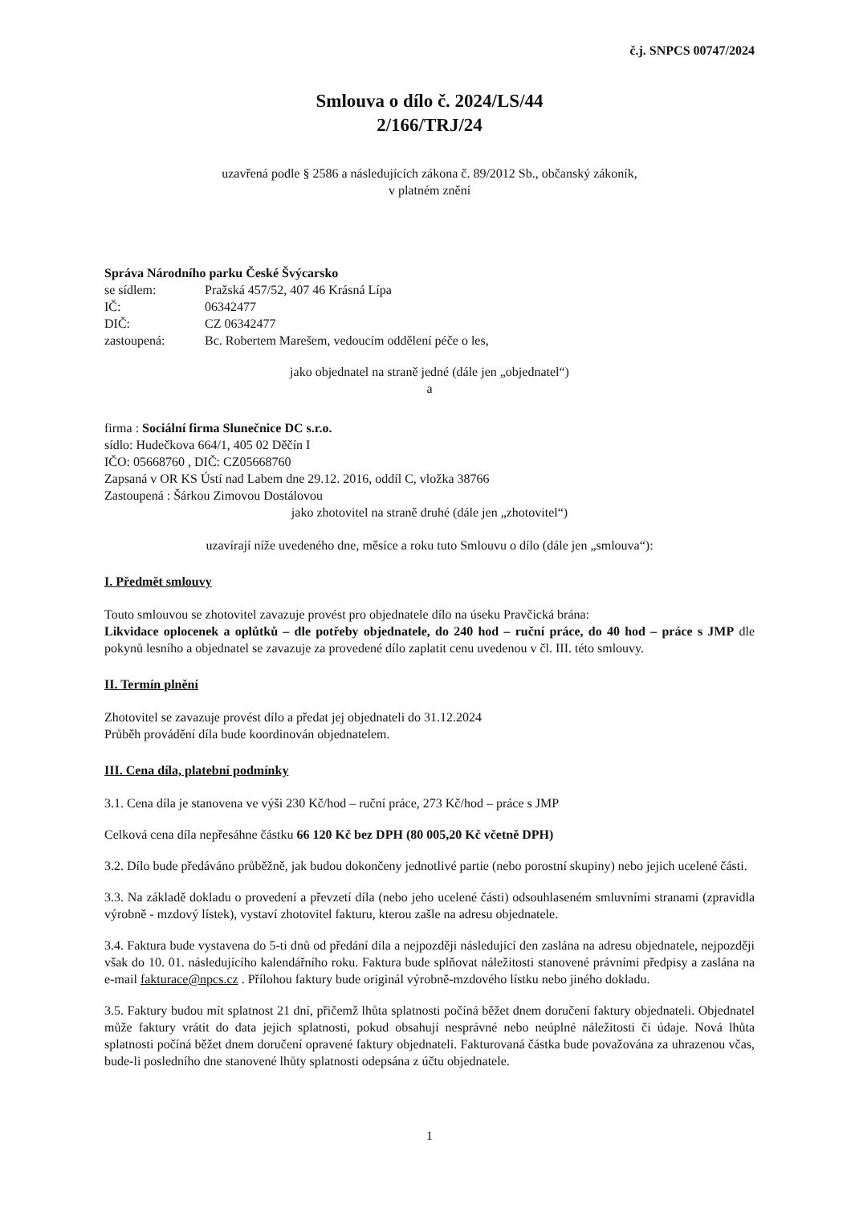č.j. SNPCS 00747/2024
Smlouva o dílo č. 2024/LS/44
2/166/TRJ/24
uzavřená podle § 2586 a následujících zákona č. 89/2012 Sb., občanský zákoník,
v platném znění
Správa Národního parku České Švýcarsko
se sídlem: Pražská 457/52, 407 46 Krásná Lípa
IČ: 06342477
DIČ: CZ 06342477
zastoupená: Bc. Robertem Marešem, vedoucím oddělení péče o les,
jako objednatel na straně jedné (dále jen „objednatel“)
a
firma : Sociální firma Slunečnice DC s.r.o.
sídlo: Hudečkova 664/1, 405 02 Děčín I
IČO: 05668760 , DIČ: CZ05668760
Zapsaná v OR KS Ústí nad Labem dne 29.12. 2016, oddíl C, vložka 38766
Zastoupená : Šárkou Zimovou Dostálovou
jako zhotovitel na straně druhé (dále jen „zhotovitel“)
uzavírají níže uvedeného dne, měsíce a roku tuto Smlouvu o dílo (dále jen „smlouva“):
I. Předmět smlouvy
Touto smlouvou se zhotovitel zavazuje provést pro objednatele dílo na úseku Pravčická brána:
Likvidace oplocenek a oplůtků – dle potřeby objednatele, do 240 hod – ruční práce, do 40 hod – práce s JMP dle pokynů lesního a objednatel se zavazuje za provedené dílo zaplatit cenu uvedenou v čl. III. této smlouvy.
II. Termín plnění
Zhotovitel se zavazuje provést dílo a předat jej objednateli do 31.12.2024
Průběh provádění díla bude koordinován objednatelem.
III. Cena díla, platební podmínky
3.1. Cena díla je stanovena ve výši 230 Kč/hod – ruční práce, 273 Kč/hod – práce s JMP
Celková cena díla nepřesáhne částku 66 120 Kč bez DPH (80 005,20 Kč včetně DPH)
3.2. Dílo bude předáváno průběžně, jak budou dokončeny jednotlivé partie (nebo porostní skupiny) nebo jejich ucelené části.
3.3. Na základě dokladu o provedení a převzetí díla (nebo jeho ucelené části) odsouhlaseném smluvními stranami (zpravidla výrobně - mzdový lístek), vystaví zhotovitel fakturu, kterou zašle na adresu objednatele.
3.4. Faktura bude vystavena do 5-ti dnů od předání díla a nejpozději následující den zaslána na adresu objednatele, nejpozději však do 10. 01. následujícího kalendářního roku. Faktura bude splňovat náležitosti stanovené právními předpisy a zaslána na e-mail fakturace@npcs.cz . Přílohou faktury bude originál výrobně-mzdového lístku nebo jiného dokladu.
3.5. Faktury budou mít splatnost 21 dní, přičemž lhůta splatnosti počíná běžet dnem doručení faktury objednateli. Objednatel může faktury vrátit do data jejich splatnosti, pokud obsahují nesprávné nebo neúplné náležitosti či údaje. Nová lhůta splatnosti počíná běžet dnem doručení opravené faktury objednateli. Fakturovaná částka bude považována za uhrazenou včas, bude-li posledního dne stanovené lhůty splatnosti odepsána z účtu objednatele.
1